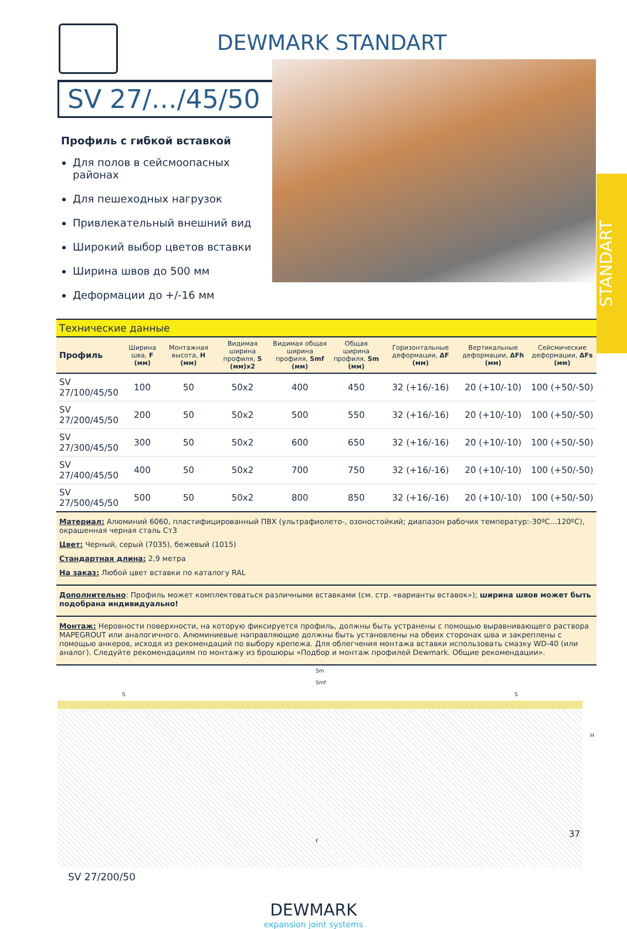DEWMARK STANDART
SV 27/…/45/50
Профиль с гибкой вставкой
Для полов в сейсмоопасных районах
Для пешеходных нагрузок
Привлекательный внешний вид
Широкий выбор цветов вставки
Ширина швов до 500 мм
Деформации до +/-16 мм
STANDART
| Технические данные | | | | | | | | |
| Профиль | Ширина шва, F (мм) | Монтажная высота, H (мм) | Видимая ширина профиля, S (мм)x2 | Видимая общая ширина профиля, Smf (мм) | Общая ширина профиля, Sm (мм) | Горизонтальные деформации, ΔF (мм) | Вертикальные деформации, ΔFh (мм) | Сейсмические деформации, ΔFs (мм) |
| SV 27/100/45/50 | 100 | 50 | 50x2 | 400 | 450 | 32 (+16/-16) | 20 (+10/-10) | 100 (+50/-50) |
| SV 27/200/45/50 | 200 | 50 | 50x2 | 500 | 550 | 32 (+16/-16) | 20 (+10/-10) | 100 (+50/-50) |
| SV 27/300/45/50 | 300 | 50 | 50x2 | 600 | 650 | 32 (+16/-16) | 20 (+10/-10) | 100 (+50/-50) |
| SV 27/400/45/50 | 400 | 50 | 50x2 | 700 | 750 | 32 (+16/-16) | 20 (+10/-10) | 100 (+50/-50) |
| SV 27/500/45/50 | 500 | 50 | 50x2 | 800 | 850 | 32 (+16/-16) | 20 (+10/-10) | 100 (+50/-50) |
Материал: Алюминий 6060, пластифицированный ПВХ (ультрафиолето-, озоностойкий; диапазон рабочих температур:-30ºC...120ºC), окрашенная черная сталь Ст3
Цвет: Черный, серый (7035), бежевый (1015)
Стандартная длина: 2,9 метра
На заказ: Любой цвет вставки по каталогу RAL
Дополнительно: Профиль может комплектоваться различными вставками (см. стр. «варианты вставок»); ширина швов может быть подобрана индивидуально!
Монтаж: Неровности поверхности, на которую фиксируется профиль, должны быть устранены с помощью выравнивающего раствора MAPEGROUT или аналогичного. Алюминиевые направляющие должны быть установлены на обеих сторонах шва и закреплены с помощью анкеров, исходя из рекомендаций по выбору крепежа. Для облегчения монтажа вставки использовать смазку WD-40 (или аналог). Следуйте рекомендациям по монтажу из брошюры «Подбор и монтаж профилей Dewmark. Общие рекомендации».
Sm
Smf
S S
H
F
SV 27/200/50
DEWMARK
expansion joint systems
37